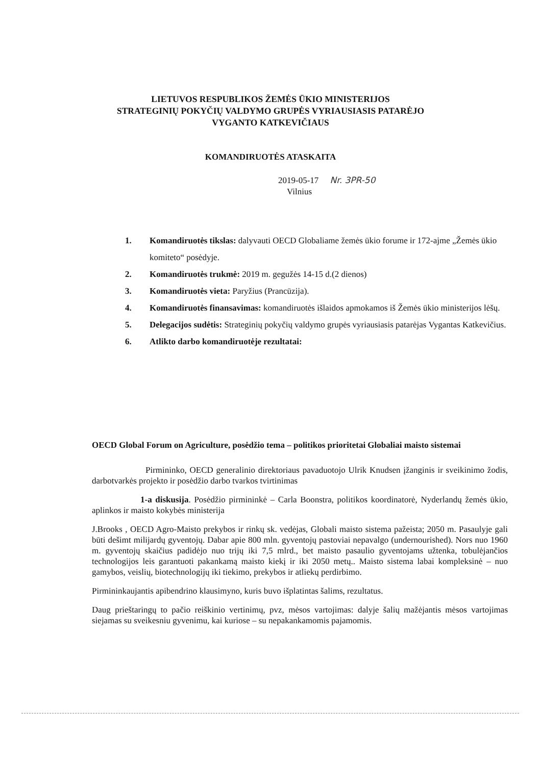LIETUVOS RESPUBLIKOS ŽEMĖS ŪKIO MINISTERIJOS
STRATEGINIŲ POKYČIŲ VALDYMO GRUPĖS VYRIAUSIASIS PATARĖJO
VYGANTO KATKEVIČIAUS
KOMANDIRUOTĖS ATASKAITA
2019-05-17 Nr. 3PR-50
Vilnius
1. Komandiruotės tikslas: dalyvauti OECD Globaliame žemės ūkio forume ir 172-ajme „Žemės ūkio komiteto“ posėdyje.
2. Komandiruotės trukmė: 2019 m. gegužės 14-15 d.(2 dienos)
3. Komandiruotės vieta: Paryžius (Prancūzija).
4. Komandiruotės finansavimas: komandiruotės išlaidos apmokamos iš Žemės ūkio ministerijos lėšų.
5. Delegacijos sudėtis: Strateginių pokyčių valdymo grupės vyriausiasis patarėjas Vygantas Katkevičius.
6. Atlikto darbo komandiruotėje rezultatai:
OECD Global Forum on Agriculture, posėdžio tema – politikos prioritetai Globaliai maisto sistemai
Pirmininko, OECD generalinio direktoriaus pavaduotojo Ulrik Knudsen įžanginis ir sveikinimo žodis, darbotvarkės projekto ir posėdžio darbo tvarkos tvirtinimas
1-a diskusija. Posėdžio pirmininkė – Carla Boonstra, politikos koordinatorė, Nyderlandų žemės ūkio, aplinkos ir maisto kokybės ministerija
J.Brooks , OECD Agro-Maisto prekybos ir rinkų sk. vedėjas, Globali maisto sistema pažeista; 2050 m. Pasaulyje gali būti dešimt milijardų gyventojų. Dabar apie 800 mln. gyventojų pastoviai nepavalgo (undernourished). Nors nuo 1960 m. gyventojų skaičius padidėjo nuo trijų iki 7,5 mlrd., bet maisto pasaulio gyventojams užtenka, tobulėjančios technologijos leis garantuoti pakankamą maisto kiekį ir iki 2050 metų.. Maisto sistema labai kompleksinė – nuo gamybos, veislių, biotechnologijų iki tiekimo, prekybos ir atliekų perdirbimo.
Pirmininkaujantis apibendrino klausimyno, kuris buvo išplatintas šalims, rezultatus.
Daug prieštaringų to pačio reiškinio vertinimų, pvz, mėsos vartojimas: dalyje šalių mažėjantis mėsos vartojimas siejamas su sveikesniu gyvenimu, kai kuriose – su nepakankamomis pajamomis.